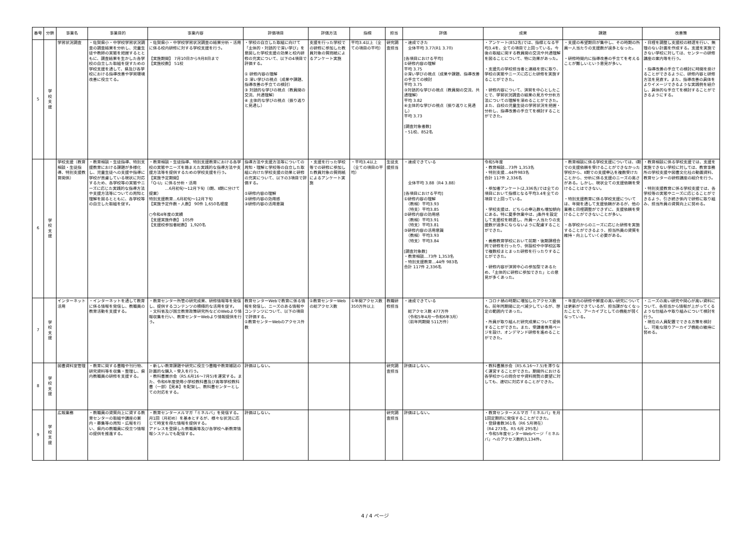| 番号 | 分類 | 事業名 | 事業目的 | 事業内容 | 評価項目 | 評価方法 | 指標 | 担当 | 評価 | 成果 | 課題 | 改善策 |
| --- | --- | --- | --- | --- | --- | --- | --- | --- | --- | --- | --- | --- |
| 5 | 学 校 支 援 | 学習状況調査 | ・佐賀県小・中学校学習状況調査の調査結果を分析し、児童生徒や教師の実態を把握するとともに、調査結果を生かした各学校の自立した取組を促すための学校支援を通して、県及び各学校における指導改善や学習環境改善に役立てる。 | ・佐賀県小・中学校学習状況調査の結果分析・活用に係る校内研修に対する学校支援を行う。 【実施期間】 7月10日から9月8日まで 【実施校数】 51校 | ・学校の自立した取組に向けて「主体的・対話的で深い学び」を意図した学校支援の効果と校内研修の充実について、以下の4項目で評価する。 ① 研修内容の理解 ② 深い学びの視点（成果や課題、指導改善の手立ての検討） ③ 対話的な学びの視点（教員間の交流、共通理解） ④ 主体的な学びの視点（振り返りと見通し） | 支援を行った学校での研修に参加した教員対象の質問紙によるアンケート実施 | 平均3.4以上（全ての項目の平均） | 研究調査担当 | ・達成できた 全体平均 3.77(R1 3.70) [各項目における平均] ①研修内容の理解 平均 3.75 ②深い学びの視点（成果や課題、指導改善の手立ての検討 平均 3.75 ③対話的な学びの視点（教員間の交流、共通理解） 平均 3.82 ④主体的な学びの視点（振り返りと見通し） 平均 3.73 [調査対象者数] ・51校、852名 | ・アンケート(852名)では、指標となる平均3.4を、全ての項目で上回っている。今後の取組に関する教員間の交流や共通理解を図ることについて、特に効果があった。 ・支援先の学校担当者と連絡を密に取り、学校の実態やニーズに応じた研修を実施することができた。 ・研修内容について、演習を中心としたことで、学習状況調査の結果の見方や分析方法についての理解を深めることができた。また、自校の児童生徒の学習状況を把握・分析し、指導改善の手立てを検討することができた。 | ・支援の希望期日が集中し、その時期の所員一人当たりの支援数が過多となった。 ・研修時間内に指導改善の手立てを考えることが難しいという意見が多い。 | ・日程を調整し支援校の精選を行い、無理のない計画を作成する。支援を実施できない学校に対しては、センターの研修講座の案内等を行う。 ・指導改善の手立ての検討に時間を掛けることができるように、研修内容と研修方法を見直す。また、指導改善の具体をよりイメージできるような実践例を紹介し、具体的な手立てを検討することができるようにする。 |
| 6 | 学 校 支 援 | 学校支援（教育相談・生徒指導、特別支援教育関係） | ・教育相談・生徒指導、特別支援教育における課題が多様化し、児童生徒への支援や指導に学校が苦慮している現状に対応するため、各学校等の実態やニーズに応じた実践的な指導方法や支援方法等についての周知と理解を図るとともに、各学校等の自立した取組を促す。 | ・教育相談・生徒指導、特別支援教育における各学校の実態やニーズを踏まえた実践的な指導方法や支援方法等を提供するための学校支援を行う。 【実施予定期間】 「Q-U」に係る分析・活用 …6月初旬～12月下旬（Ⅰ期、Ⅱ期に分けて提案） 特別支援教育…6月初旬～12月下旬 【実施予定件数・人数】 90件 1,650名程度 ○令和4年度の実績 【支援実施件数】 105件 【支援校参加者総数】 1,920名 | 指導方法や支援方法等についての周知・理解と学校等の自立した取組に向けた学校支援の効果と研修の充実について、以下の3項目で評価する。 ①研修内容の理解 ②研修内容の効用感 ③研修内容の活用意識 | ・支援を行った学校等での研修に参加した教員対象の質問紙によるアンケート実施 | ・平均3.4以上（全ての項目の平均） | 生徒支援担当 | ・達成できている 全体平均 3.88（R4 3.88） [各項目における平均] ①研修内容の理解 （教相）平均3.93 （特支）平均3.85 ②研修内容の効用感 （教相）平均3.91 （特支）平均3.81 ③研修内容の活用意識 （教相）平均3.93 （特支）平均3.84 [調査対象数] ・教育相談…73件 1,353名 ・特別支援教育…44件 983名 合計 117件 2,336名 | 令和5年度 ・教育相談…73件 1,353名 ・特別支援…44件983名 合計 117件 2,336名 ・参加者アンケート(2,336名)では全ての項目において指標となる平均3.4を全ての項目で上回っている。 ・学校支援は、どちらの申込数も増加傾向にある。特に夏季休業中は、j条件を設定して支援校を精選し、所員一人当たりの支援数が過多にならないように配慮することができた。 ・義務教育学校において前期・後期課程合同で研修を行ったり、併設校や中学校区等で複数校まとまった研修を行ったりすることができた。 ・研修内容が演習中心の参加型であるため、「主体的に研修に参加できた」との意見が多くあった。 | ・教育相談に係る学校支援については、Ⅰ期での支援依頼を受けることができなかった学校から、Ⅱ期での支援申込を複数受けたことから、分析に係る支援のニーズの高さがある。しかし、現状全ての支援依頼を受けることはできない。 ・特別支援教育に係る学校支援については、年間を通して支援依頼があるが、他の業務と日程調整ができずに、支援依頼を受けることができないことが多い。 ・各学校からのニーズに応じた研修を実施することができるよう、担当所員の資質を維持・向上していく必要がある。 | ・教育相談に係る学校支援では、支援を実施できない学校に対しては、教育事務所の学校支援や図書文化社の動画資料、教育センターの研修講座の紹介を行う。 ・特別支援教育に係る学校支援では、各学校等の実態やニーズに応じることができるよう、引き続き係内で研修に取り組み、担当所員の資質向上に努める。 |
| 7 | 学 校 支 援 | インターネット活用 | ・インターネットを通して教育に係る情報を発信し、教職員の教育活動を支援する。 | ・教育センター所管の研究成果、研修情報等を発信し、提供するコンテンツの積極的な活用を促す。 ・文科省及び国立教育政策研究所などのWebより情報収集を行い、教育センターWebより情報提供を行う。 | 教育センターWebで教育に係る情報を発信し、ニーズのある情報やコンテンツについて、以下の項目で評価する。 ①教育センターWebのアクセス件数 | ①教育センターWebの総アクセス数 | ①年間アクセス数350万件以上 | 教職研修担当 | ・達成できている 総アクセス数 477万件 （令和5年4月～令和6年3月） （前年同期間 511万件） | ・コロナ禍の時期に増加したアクセス数も、前年同期間に比べ減少しているが、想定の範囲内であった。 ・所員が取り組んだ研究成果について提供することができた。また、受講者専用ページを設け、オンデマンド研修を進めることができた。 | ・年度内の研修や鮮度の高い研究については更新ができているが、担当課がなくなったことで、アーカイブとしての機能が弱くなっている。 | ・ニーズの高い研究や関心が高い資料について、各担当から情報が上がってくるような仕組みや取り組みについて検討を行う。 ・現在の人員配置でできる方策を検討し、可能な限りアーカイブ機能の維持に努める。 |
| 8 | 学 校 支 援 | 図書資料室管理 | ・教育に関する書籍や刊行物、研究資料等を収集・整理し、県内教職員の研修を支援する。 | ・新しい教育課題や研究に役立つ書籍や教育雑誌の計画的な購入・受入を行う。 ・教科書展示会（R5.6月16～7月5)を運営する。また、令和6年度使用小学校教科書及び高等学校教科書（一部）【見本】を配架し、教科書センターとしての対応をする。 | 評価はしない。 | | | 研究調査担当 | 評価はしない。 | ・教科書展示会（R5.6.16～7.5)を滞りなく運営することができた。期間外における各学校からの問合せや資料閲覧の要望に対しても、適切に対応することができた。 | | |
| 9 | 学 校 支 援 | 広報業務 | ・教職員の資質向上に資する教育センターの取組や講座の案内・募集等の周知・広報を行い、県内の教職員に役立つ情報の提供を推進する。 | ・教育センターメルマガ「ミネルバ」を発信する。月1回（月初め）を基本とするが、様々な状況に応じて時宜を得た情報を提供する。 アドレスを登録した教職員等及び各学校へ新教育情報システムでも配信する。 | 評価はしない。 | | | 研究調査担当 | 評価はしない。 | ・教育センターメルマガ「ミネルバ」を月1回定期的に発信することができた。 ・登録者数361名（R6 5月現在） （R4 273名、R5 6月 295名） ・令和5年度センターWebページ「ミネルバ」へのアクセス数約3,134件。 | | |
4 / 4 ページ